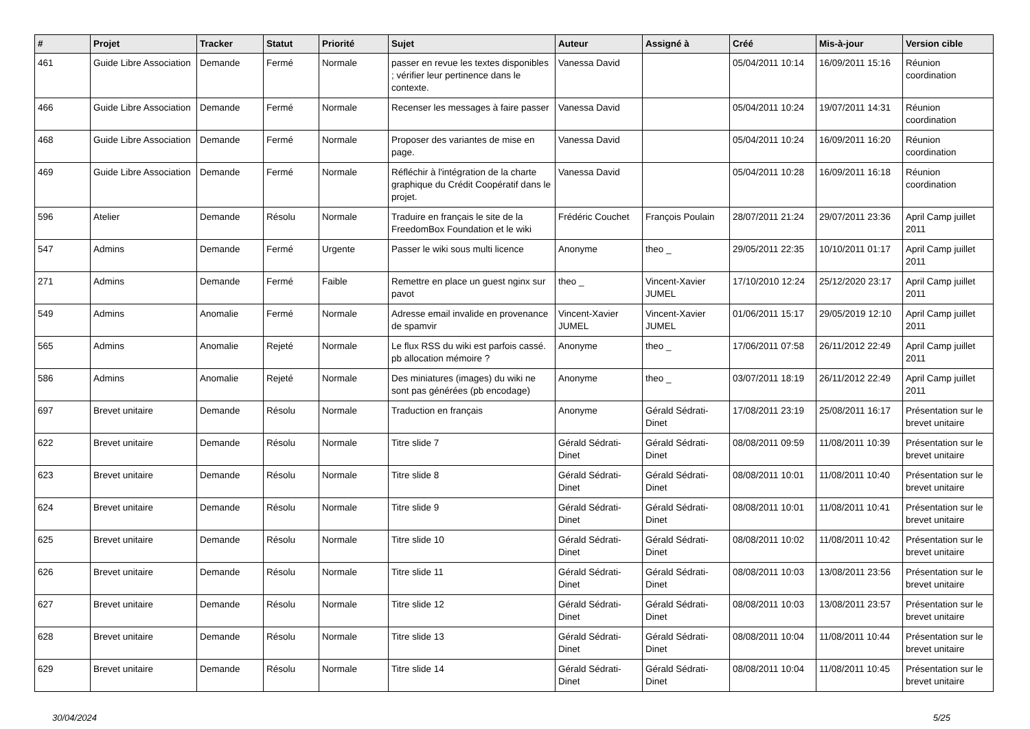| # | Projet | Tracker | Statut | Priorité | Sujet | Auteur | Assigné à | Créé | Mis-à-jour | Version cible |
| --- | --- | --- | --- | --- | --- | --- | --- | --- | --- | --- |
| 461 | Guide Libre Association | Demande | Fermé | Normale | passer en revue les textes disponibles ; vérifier leur pertinence dans le contexte. | Vanessa David | | 05/04/2011 10:14 | 16/09/2011 15:16 | Réunion coordination |
| 466 | Guide Libre Association | Demande | Fermé | Normale | Recenser les messages à faire passer | Vanessa David | | 05/04/2011 10:24 | 19/07/2011 14:31 | Réunion coordination |
| 468 | Guide Libre Association | Demande | Fermé | Normale | Proposer des variantes de mise en page. | Vanessa David | | 05/04/2011 10:24 | 16/09/2011 16:20 | Réunion coordination |
| 469 | Guide Libre Association | Demande | Fermé | Normale | Réfléchir à l'intégration de la charte graphique du Crédit Coopératif dans le projet. | Vanessa David | | 05/04/2011 10:28 | 16/09/2011 16:18 | Réunion coordination |
| 596 | Atelier | Demande | Résolu | Normale | Traduire en français le site de la FreedomBox Foundation et le wiki | Frédéric Couchet | François Poulain | 28/07/2011 21:24 | 29/07/2011 23:36 | April Camp juillet 2011 |
| 547 | Admins | Demande | Fermé | Urgente | Passer le wiki sous multi licence | Anonyme | theo _ | 29/05/2011 22:35 | 10/10/2011 01:17 | April Camp juillet 2011 |
| 271 | Admins | Demande | Fermé | Faible | Remettre en place un guest nginx sur pavot | theo _ | Vincent-Xavier JUMEL | 17/10/2010 12:24 | 25/12/2020 23:17 | April Camp juillet 2011 |
| 549 | Admins | Anomalie | Fermé | Normale | Adresse email invalide en provenance de spamvir | Vincent-Xavier JUMEL | Vincent-Xavier JUMEL | 01/06/2011 15:17 | 29/05/2019 12:10 | April Camp juillet 2011 |
| 565 | Admins | Anomalie | Rejeté | Normale | Le flux RSS du wiki est parfois cassé. pb allocation mémoire ? | Anonyme | theo _ | 17/06/2011 07:58 | 26/11/2012 22:49 | April Camp juillet 2011 |
| 586 | Admins | Anomalie | Rejeté | Normale | Des miniatures (images) du wiki ne sont pas générées (pb encodage) | Anonyme | theo _ | 03/07/2011 18:19 | 26/11/2012 22:49 | April Camp juillet 2011 |
| 697 | Brevet unitaire | Demande | Résolu | Normale | Traduction en français | Anonyme | Gérald Sédrati-Dinet | 17/08/2011 23:19 | 25/08/2011 16:17 | Présentation sur le brevet unitaire |
| 622 | Brevet unitaire | Demande | Résolu | Normale | Titre slide 7 | Gérald Sédrati-Dinet | Gérald Sédrati-Dinet | 08/08/2011 09:59 | 11/08/2011 10:39 | Présentation sur le brevet unitaire |
| 623 | Brevet unitaire | Demande | Résolu | Normale | Titre slide 8 | Gérald Sédrati-Dinet | Gérald Sédrati-Dinet | 08/08/2011 10:01 | 11/08/2011 10:40 | Présentation sur le brevet unitaire |
| 624 | Brevet unitaire | Demande | Résolu | Normale | Titre slide 9 | Gérald Sédrati-Dinet | Gérald Sédrati-Dinet | 08/08/2011 10:01 | 11/08/2011 10:41 | Présentation sur le brevet unitaire |
| 625 | Brevet unitaire | Demande | Résolu | Normale | Titre slide 10 | Gérald Sédrati-Dinet | Gérald Sédrati-Dinet | 08/08/2011 10:02 | 11/08/2011 10:42 | Présentation sur le brevet unitaire |
| 626 | Brevet unitaire | Demande | Résolu | Normale | Titre slide 11 | Gérald Sédrati-Dinet | Gérald Sédrati-Dinet | 08/08/2011 10:03 | 13/08/2011 23:56 | Présentation sur le brevet unitaire |
| 627 | Brevet unitaire | Demande | Résolu | Normale | Titre slide 12 | Gérald Sédrati-Dinet | Gérald Sédrati-Dinet | 08/08/2011 10:03 | 13/08/2011 23:57 | Présentation sur le brevet unitaire |
| 628 | Brevet unitaire | Demande | Résolu | Normale | Titre slide 13 | Gérald Sédrati-Dinet | Gérald Sédrati-Dinet | 08/08/2011 10:04 | 11/08/2011 10:44 | Présentation sur le brevet unitaire |
| 629 | Brevet unitaire | Demande | Résolu | Normale | Titre slide 14 | Gérald Sédrati-Dinet | Gérald Sédrati-Dinet | 08/08/2011 10:04 | 11/08/2011 10:45 | Présentation sur le brevet unitaire |
30/04/2024 5/25